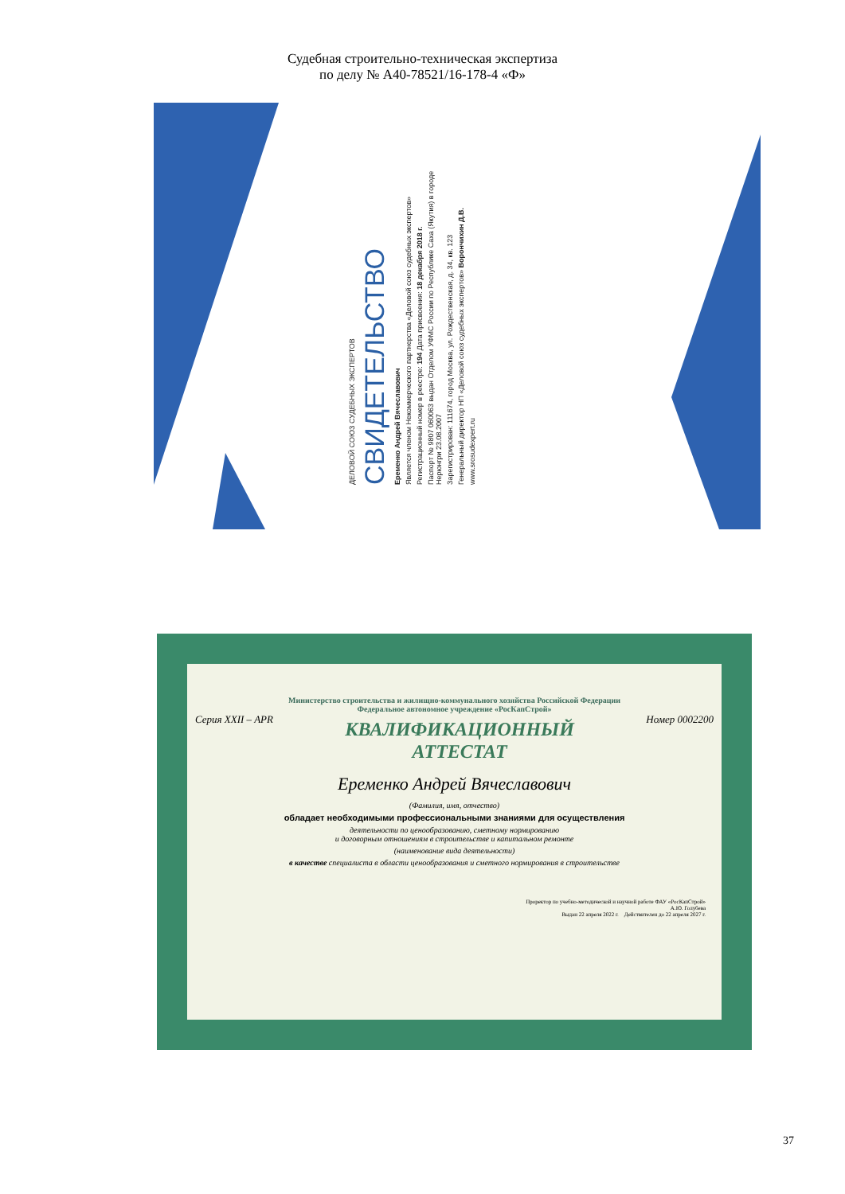Судебная строительно-техническая экспертиза
по делу № А40-78521/16-178-4 «Ф»
ДЕЛОВОЙ СОЮЗ СУДЕБНЫХ ЭКСПЕРТОВ
СВИДЕТЕЛЬСТВО
Еременко Андрей Вячеславович
Является членом Некоммерческого партнерства «Деловой союз судебных экспертов»
Регистрационный номер в реестре: 194 Дата присвоения: 18 декабря 2018 г.
Паспорт № 9807 060063 выдан Отделом УФМС России по Республике Саха (Якутия) в городе Нерюнгри 23.08.2007
Зарегистрирован: 111674, город Москва, ул. Рождественская, д. 34, кв. 123
Генеральный директор НП «Деловой союз судебных экспертов» Ворончихин Д.В.
www.srosudexpert.ru
Министерство строительства и жилищно-коммунального хозяйства Российской Федерации
Федеральное автономное учреждение «РосКапСтрой»
Серия XXII – APR
КВАЛИФИКАЦИОННЫЙ
АТТЕСТАТ
Номер 0002200
Еременко Андрей Вячеславович
(Фамилия, имя, отчество)
обладает необходимыми профессиональными знаниями для осуществления
деятельности по ценообразованию, сметному нормированию
и договорным отношениям в строительстве и капитальном ремонте
(наименование вида деятельности)
в качестве специалиста в области ценообразования и сметного нормирования в строительстве
Проректор по учебно-методической и научной работе ФАУ «РосКапСтрой»
А.Ю. Голубева
Выдан 22 апреля 2022 г. Действителен до 22 апреля 2027 г.
37